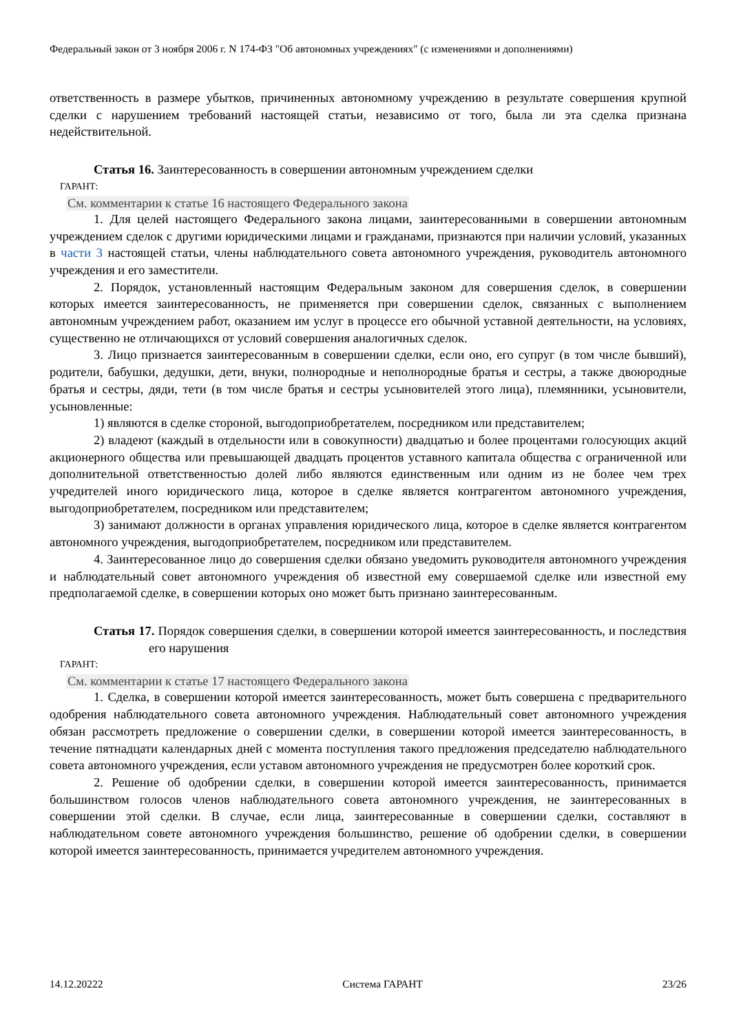Федеральный закон от 3 ноября 2006 г. N 174-ФЗ "Об автономных учреждениях" (с изменениями и дополнениями)
ответственность в размере убытков, причиненных автономному учреждению в результате совершения крупной сделки с нарушением требований настоящей статьи, независимо от того, была ли эта сделка признана недействительной.
Статья 16. Заинтересованность в совершении автономным учреждением сделки
ГАРАНТ:
См. комментарии к статье 16 настоящего Федерального закона
1. Для целей настоящего Федерального закона лицами, заинтересованными в совершении автономным учреждением сделок с другими юридическими лицами и гражданами, признаются при наличии условий, указанных в части 3 настоящей статьи, члены наблюдательного совета автономного учреждения, руководитель автономного учреждения и его заместители.
2. Порядок, установленный настоящим Федеральным законом для совершения сделок, в совершении которых имеется заинтересованность, не применяется при совершении сделок, связанных с выполнением автономным учреждением работ, оказанием им услуг в процессе его обычной уставной деятельности, на условиях, существенно не отличающихся от условий совершения аналогичных сделок.
3. Лицо признается заинтересованным в совершении сделки, если оно, его супруг (в том числе бывший), родители, бабушки, дедушки, дети, внуки, полнородные и неполнородные братья и сестры, а также двоюродные братья и сестры, дяди, тети (в том числе братья и сестры усыновителей этого лица), племянники, усыновители, усыновленные:
1) являются в сделке стороной, выгодоприобретателем, посредником или представителем;
2) владеют (каждый в отдельности или в совокупности) двадцатью и более процентами голосующих акций акционерного общества или превышающей двадцать процентов уставного капитала общества с ограниченной или дополнительной ответственностью долей либо являются единственным или одним из не более чем трех учредителей иного юридического лица, которое в сделке является контрагентом автономного учреждения, выгодоприобретателем, посредником или представителем;
3) занимают должности в органах управления юридического лица, которое в сделке является контрагентом автономного учреждения, выгодоприобретателем, посредником или представителем.
4. Заинтересованное лицо до совершения сделки обязано уведомить руководителя автономного учреждения и наблюдательный совет автономного учреждения об известной ему совершаемой сделке или известной ему предполагаемой сделке, в совершении которых оно может быть признано заинтересованным.
Статья 17. Порядок совершения сделки, в совершении которой имеется заинтересованность, и последствия его нарушения
ГАРАНТ:
См. комментарии к статье 17 настоящего Федерального закона
1. Сделка, в совершении которой имеется заинтересованность, может быть совершена с предварительного одобрения наблюдательного совета автономного учреждения. Наблюдательный совет автономного учреждения обязан рассмотреть предложение о совершении сделки, в совершении которой имеется заинтересованность, в течение пятнадцати календарных дней с момента поступления такого предложения председателю наблюдательного совета автономного учреждения, если уставом автономного учреждения не предусмотрен более короткий срок.
2. Решение об одобрении сделки, в совершении которой имеется заинтересованность, принимается большинством голосов членов наблюдательного совета автономного учреждения, не заинтересованных в совершении этой сделки. В случае, если лица, заинтересованные в совершении сделки, составляют в наблюдательном совете автономного учреждения большинство, решение об одобрении сделки, в совершении которой имеется заинтересованность, принимается учредителем автономного учреждения.
14.12.20222 Система ГАРАНТ 23/26